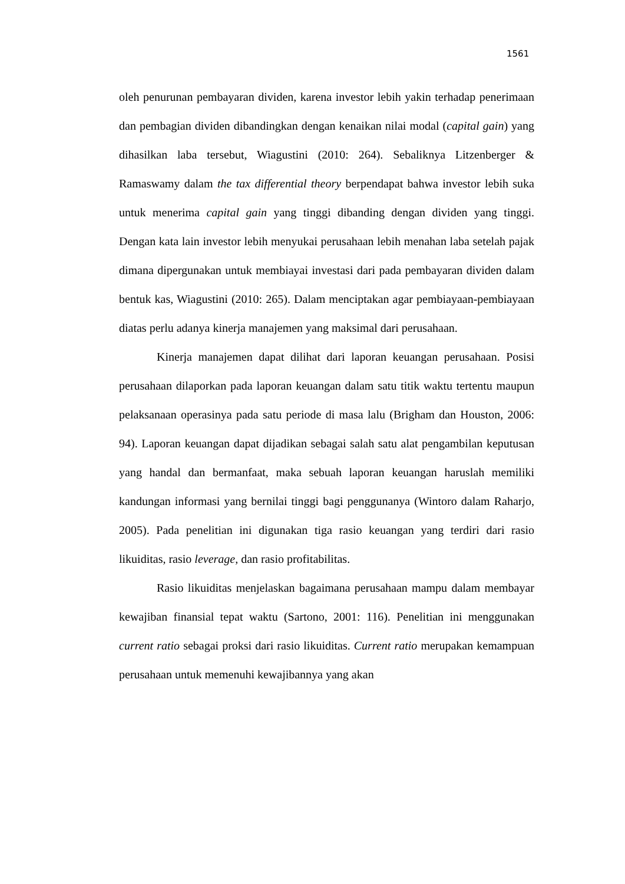1561
oleh penurunan pembayaran dividen, karena investor lebih yakin terhadap penerimaan dan pembagian dividen dibandingkan dengan kenaikan nilai modal (capital gain) yang dihasilkan laba tersebut, Wiagustini (2010: 264). Sebaliknya Litzenberger & Ramaswamy dalam the tax differential theory berpendapat bahwa investor lebih suka untuk menerima capital gain yang tinggi dibanding dengan dividen yang tinggi. Dengan kata lain investor lebih menyukai perusahaan lebih menahan laba setelah pajak dimana dipergunakan untuk membiayai investasi dari pada pembayaran dividen dalam bentuk kas, Wiagustini (2010: 265). Dalam menciptakan agar pembiayaan-pembiayaan diatas perlu adanya kinerja manajemen yang maksimal dari perusahaan.
Kinerja manajemen dapat dilihat dari laporan keuangan perusahaan. Posisi perusahaan dilaporkan pada laporan keuangan dalam satu titik waktu tertentu maupun pelaksanaan operasinya pada satu periode di masa lalu (Brigham dan Houston, 2006: 94). Laporan keuangan dapat dijadikan sebagai salah satu alat pengambilan keputusan yang handal dan bermanfaat, maka sebuah laporan keuangan haruslah memiliki kandungan informasi yang bernilai tinggi bagi penggunanya (Wintoro dalam Raharjo, 2005). Pada penelitian ini digunakan tiga rasio keuangan yang terdiri dari rasio likuiditas, rasio leverage, dan rasio profitabilitas.
Rasio likuiditas menjelaskan bagaimana perusahaan mampu dalam membayar kewajiban finansial tepat waktu (Sartono, 2001: 116). Penelitian ini menggunakan current ratio sebagai proksi dari rasio likuiditas. Current ratio merupakan kemampuan perusahaan untuk memenuhi kewajibannya yang akan